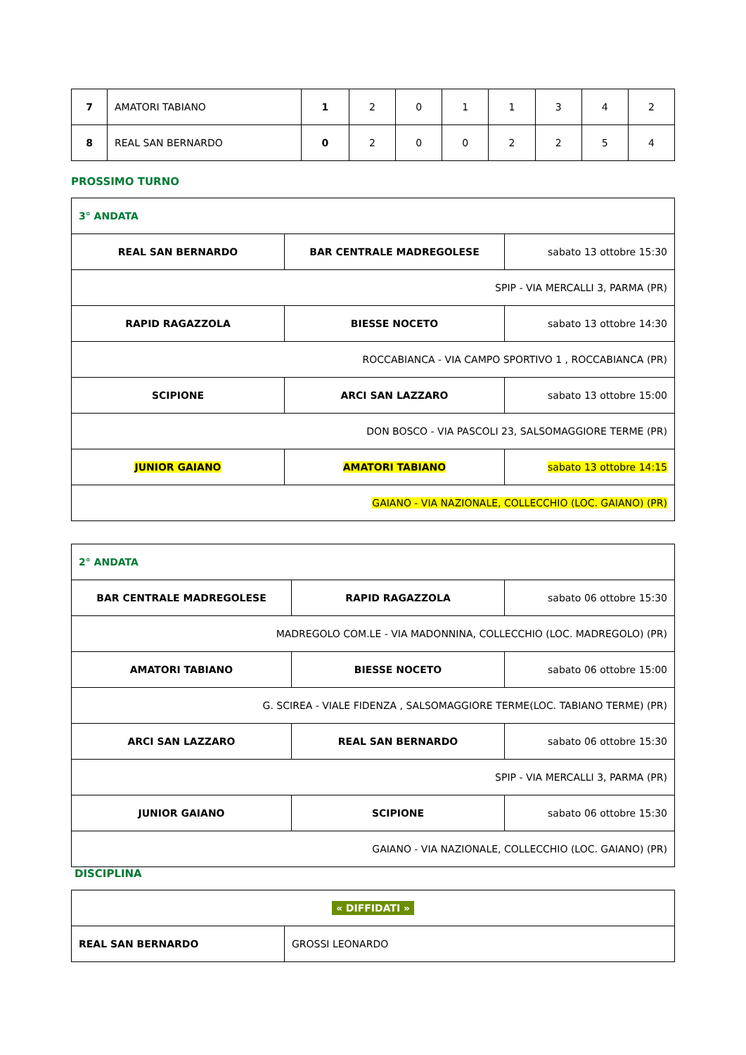| 7 | AMATORI TABIANO | 1 | 2 | 0 | 1 | 1 | 3 | 4 | 2 |
| 8 | REAL SAN BERNARDO | 0 | 2 | 0 | 0 | 2 | 2 | 5 | 4 |
PROSSIMO TURNO
| 3° ANDATA | | |
| REAL SAN BERNARDO | BAR CENTRALE MADREGOLESE | sabato 13 ottobre 15:30 |
| SPIP - VIA MERCALLI 3, PARMA (PR) | | |
| RAPID RAGAZZOLA | BIESSE NOCETO | sabato 13 ottobre 14:30 |
| ROCCABIANCA - VIA CAMPO SPORTIVO 1 , ROCCABIANCA (PR) | | |
| SCIPIONE | ARCI SAN LAZZARO | sabato 13 ottobre 15:00 |
| DON BOSCO - VIA PASCOLI 23, SALSOMAGGIORE TERME (PR) | | |
| JUNIOR GAIANO | AMATORI TABIANO | sabato 13 ottobre 14:15 |
| GAIANO - VIA NAZIONALE, COLLECCHIO (LOC. GAIANO) (PR) | | |
| 2° ANDATA | | |
| BAR CENTRALE MADREGOLESE | RAPID RAGAZZOLA | sabato 06 ottobre 15:30 |
| MADREGOLO COM.LE - VIA MADONNINA, COLLECCHIO (LOC. MADREGOLO) (PR) | | |
| AMATORI TABIANO | BIESSE NOCETO | sabato 06 ottobre 15:00 |
| G. SCIREA - VIALE FIDENZA , SALSOMAGGIORE TERME(LOC. TABIANO TERME) (PR) | | |
| ARCI SAN LAZZARO | REAL SAN BERNARDO | sabato 06 ottobre 15:30 |
| SPIP - VIA MERCALLI 3, PARMA (PR) | | |
| JUNIOR GAIANO | SCIPIONE | sabato 06 ottobre 15:30 |
| GAIANO - VIA NAZIONALE, COLLECCHIO (LOC. GAIANO) (PR) | | |
DISCIPLINA
| « DIFFIDATI » | |
| REAL SAN BERNARDO | GROSSI LEONARDO |